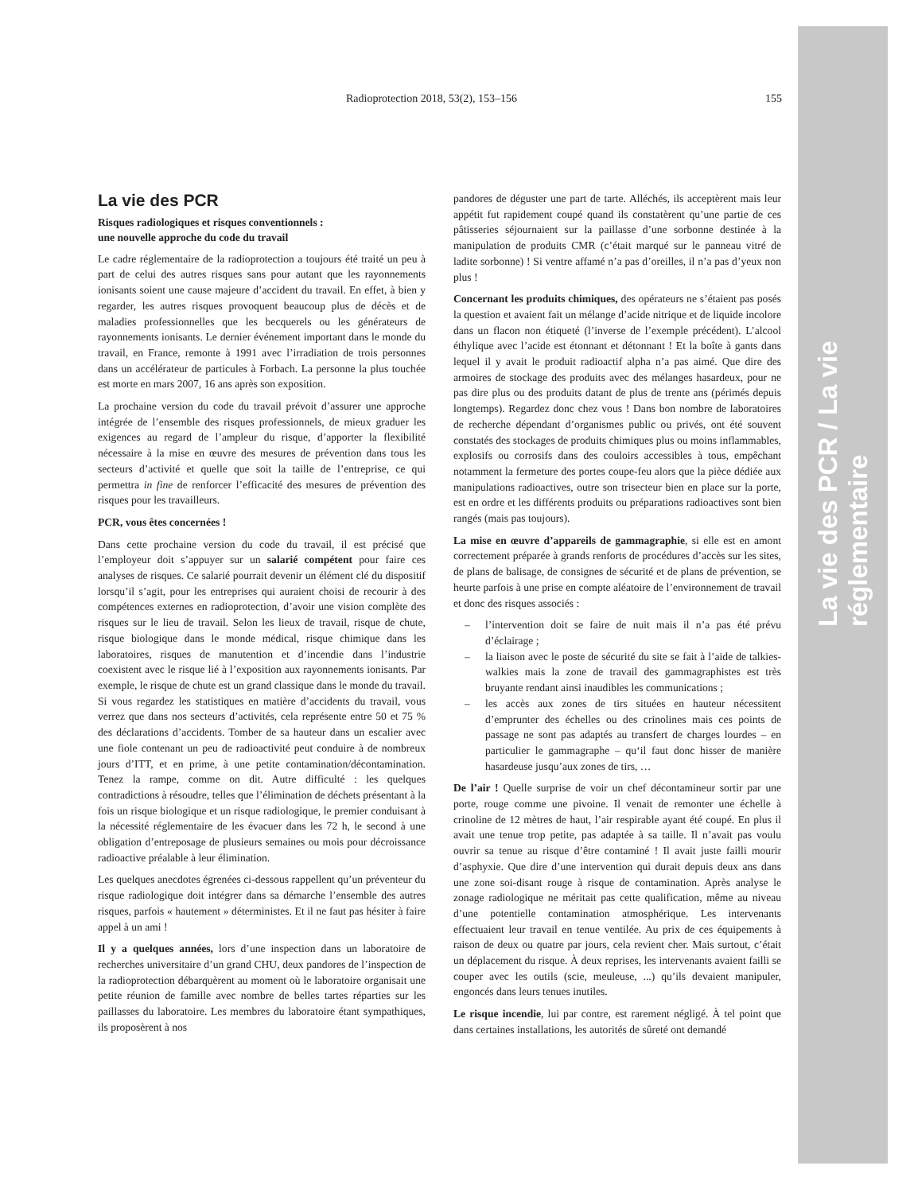La vie des PCR / La vie réglementaire
Radioprotection 2018, 53(2), 153–156
155
La vie des PCR
Risques radiologiques et risques conventionnels :
une nouvelle approche du code du travail
Le cadre réglementaire de la radioprotection a toujours été traité un peu à part de celui des autres risques sans pour autant que les rayonnements ionisants soient une cause majeure d’accident du travail. En effet, à bien y regarder, les autres risques provoquent beaucoup plus de décès et de maladies professionnelles que les becquerels ou les générateurs de rayonnements ionisants. Le dernier événement important dans le monde du travail, en France, remonte à 1991 avec l’irradiation de trois personnes dans un accélérateur de particules à Forbach. La personne la plus touchée est morte en mars 2007, 16 ans après son exposition.
La prochaine version du code du travail prévoit d’assurer une approche intégrée de l’ensemble des risques professionnels, de mieux graduer les exigences au regard de l’ampleur du risque, d’apporter la flexibilité nécessaire à la mise en œuvre des mesures de prévention dans tous les secteurs d’activité et quelle que soit la taille de l’entreprise, ce qui permettra in fine de renforcer l’efficacité des mesures de prévention des risques pour les travailleurs.
PCR, vous êtes concernées !
Dans cette prochaine version du code du travail, il est précisé que l’employeur doit s’appuyer sur un salarié compétent pour faire ces analyses de risques. Ce salarié pourrait devenir un élément clé du dispositif lorsqu’il s’agit, pour les entreprises qui auraient choisi de recourir à des compétences externes en radioprotection, d’avoir une vision complète des risques sur le lieu de travail. Selon les lieux de travail, risque de chute, risque biologique dans le monde médical, risque chimique dans les laboratoires, risques de manutention et d’incendie dans l’industrie coexistent avec le risque lié à l’exposition aux rayonnements ionisants. Par exemple, le risque de chute est un grand classique dans le monde du travail. Si vous regardez les statistiques en matière d’accidents du travail, vous verrez que dans nos secteurs d’activités, cela représente entre 50 et 75 % des déclarations d’accidents. Tomber de sa hauteur dans un escalier avec une fiole contenant un peu de radioactivité peut conduire à de nombreux jours d’ITT, et en prime, à une petite contamination/décontamination. Tenez la rampe, comme on dit. Autre difficulté : les quelques contradictions à résoudre, telles que l’élimination de déchets présentant à la fois un risque biologique et un risque radiologique, le premier conduisant à la nécessité réglementaire de les évacuer dans les 72 h, le second à une obligation d’entreposage de plusieurs semaines ou mois pour décroissance radioactive préalable à leur élimination.
Les quelques anecdotes égrenées ci-dessous rappellent qu’un préventeur du risque radiologique doit intégrer dans sa démarche l’ensemble des autres risques, parfois « hautement » déterministes. Et il ne faut pas hésiter à faire appel à un ami !
Il y a quelques années, lors d’une inspection dans un laboratoire de recherches universitaire d’un grand CHU, deux pandores de l’inspection de la radioprotection débarquèrent au moment où le laboratoire organisait une petite réunion de famille avec nombre de belles tartes réparties sur les paillasses du laboratoire. Les membres du laboratoire étant sympathiques, ils proposèrent à nos
pandores de déguster une part de tarte. Alléchés, ils acceptèrent mais leur appétit fut rapidement coupé quand ils constatèrent qu’une partie de ces pâtisseries séjournaient sur la paillasse d’une sorbonne destinée à la manipulation de produits CMR (c’était marqué sur le panneau vitré de ladite sorbonne) ! Si ventre affamé n’a pas d’oreilles, il n’a pas d’yeux non plus !
Concernant les produits chimiques, des opérateurs ne s’étaient pas posés la question et avaient fait un mélange d’acide nitrique et de liquide incolore dans un flacon non étiqueté (l’inverse de l’exemple précédent). L’alcool éthylique avec l’acide est étonnant et détonnant ! Et la boîte à gants dans lequel il y avait le produit radioactif alpha n’a pas aimé. Que dire des armoires de stockage des produits avec des mélanges hasardeux, pour ne pas dire plus ou des produits datant de plus de trente ans (périmés depuis longtemps). Regardez donc chez vous ! Dans bon nombre de laboratoires de recherche dépendant d’organismes public ou privés, ont été souvent constatés des stockages de produits chimiques plus ou moins inflammables, explosifs ou corrosifs dans des couloirs accessibles à tous, empêchant notamment la fermeture des portes coupe-feu alors que la pièce dédiée aux manipulations radioactives, outre son trisecteur bien en place sur la porte, est en ordre et les différents produits ou préparations radioactives sont bien rangés (mais pas toujours).
La mise en œuvre d’appareils de gammagraphie, si elle est en amont correctement préparée à grands renforts de procédures d’accès sur les sites, de plans de balisage, de consignes de sécurité et de plans de prévention, se heurte parfois à une prise en compte aléatoire de l’environnement de travail et donc des risques associés :
– l’intervention doit se faire de nuit mais il n’a pas été prévu d’éclairage ;
– la liaison avec le poste de sécurité du site se fait à l’aide de talkies-walkies mais la zone de travail des gammagraphistes est très bruyante rendant ainsi inaudibles les communications ;
– les accès aux zones de tirs situées en hauteur nécessitent d’emprunter des échelles ou des crinolines mais ces points de passage ne sont pas adaptés au transfert de charges lourdes – en particulier le gammagraphe – qu‘il faut donc hisser de manière hasardeuse jusqu’aux zones de tirs, …
De l’air ! Quelle surprise de voir un chef décontamineur sortir par une porte, rouge comme une pivoine. Il venait de remonter une échelle à crinoline de 12 mètres de haut, l’air respirable ayant été coupé. En plus il avait une tenue trop petite, pas adaptée à sa taille. Il n’avait pas voulu ouvrir sa tenue au risque d’être contaminé ! Il avait juste failli mourir d’asphyxie. Que dire d’une intervention qui durait depuis deux ans dans une zone soi-disant rouge à risque de contamination. Après analyse le zonage radiologique ne méritait pas cette qualification, même au niveau d’une potentielle contamination atmosphérique. Les intervenants effectuaient leur travail en tenue ventilée. Au prix de ces équipements à raison de deux ou quatre par jours, cela revient cher. Mais surtout, c’était un déplacement du risque. À deux reprises, les intervenants avaient failli se couper avec les outils (scie, meuleuse, ...) qu’ils devaient manipuler, engoncés dans leurs tenues inutiles.
Le risque incendie, lui par contre, est rarement négligé. À tel point que dans certaines installations, les autorités de sûreté ont demandé